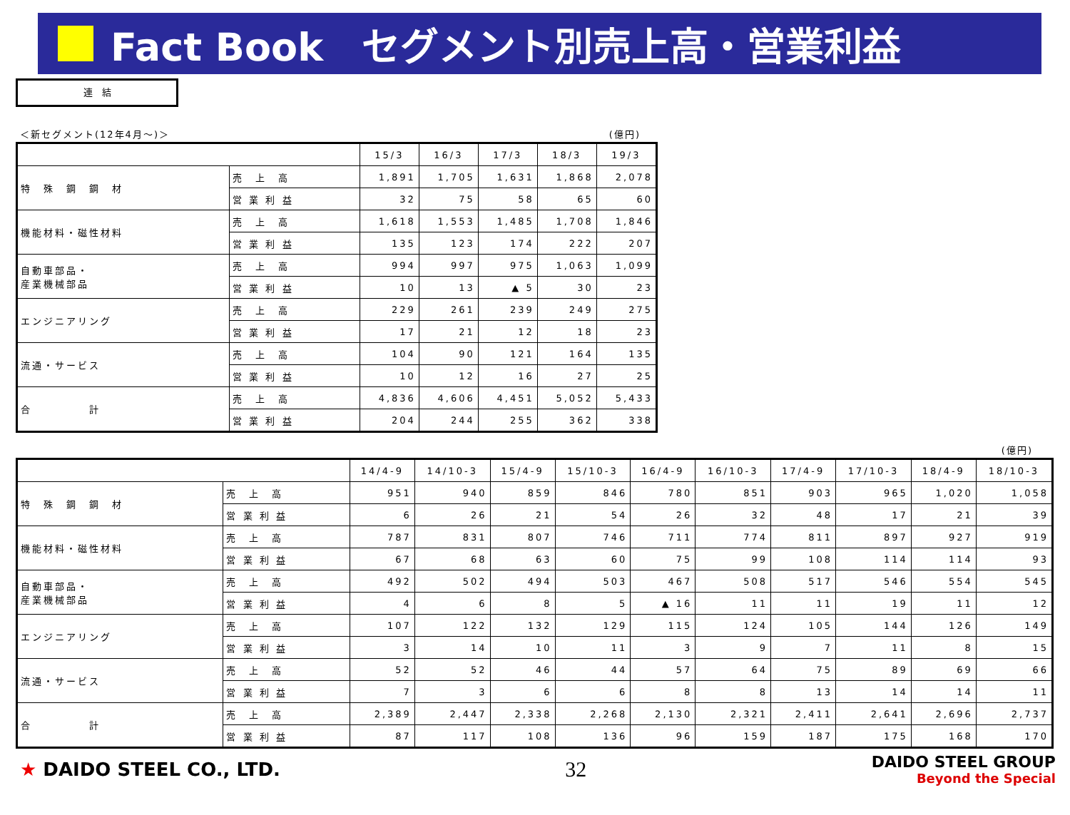Fact Book　セグメント別売上高・営業利益
連　結
＜新セグメント(12年4月～)＞ (億円)
| | | 15/3 | 16/3 | 17/3 | 18/3 | 19/3 |
| --- | --- | --- | --- | --- | --- | --- |
| 特 殊 鋼 鋼 材 | 売 上 高 | 1,891 | 1,705 | 1,631 | 1,868 | 2,078 |
| | 営 業 利 益 | 32 | 75 | 58 | 65 | 60 |
| 機能材料・磁性材料 | 売 上 高 | 1,618 | 1,553 | 1,485 | 1,708 | 1,846 |
| | 営 業 利 益 | 135 | 123 | 174 | 222 | 207 |
| 自動車部品・ 産業機械部品 | 売 上 高 | 994 | 997 | 975 | 1,063 | 1,099 |
| | 営 業 利 益 | 10 | 13 | ▲ 5 | 30 | 23 |
| エンジニアリング | 売 上 高 | 229 | 261 | 239 | 249 | 275 |
| | 営 業 利 益 | 17 | 21 | 12 | 18 | 23 |
| 流通・サービス | 売 上 高 | 104 | 90 | 121 | 164 | 135 |
| | 営 業 利 益 | 10 | 12 | 16 | 27 | 25 |
| 合 計 | 売 上 高 | 4,836 | 4,606 | 4,451 | 5,052 | 5,433 |
| | 営 業 利 益 | 204 | 244 | 255 | 362 | 338 |
(億円)
| | | 14/4-9 | 14/10-3 | 15/4-9 | 15/10-3 | 16/4-9 | 16/10-3 | 17/4-9 | 17/10-3 | 18/4-9 | 18/10-3 |
| --- | --- | --- | --- | --- | --- | --- | --- | --- | --- | --- | --- |
| 特 殊 鋼 鋼 材 | 売 上 高 | 951 | 940 | 859 | 846 | 780 | 851 | 903 | 965 | 1,020 | 1,058 |
| | 営 業 利 益 | 6 | 26 | 21 | 54 | 26 | 32 | 48 | 17 | 21 | 39 |
| 機能材料・磁性材料 | 売 上 高 | 787 | 831 | 807 | 746 | 711 | 774 | 811 | 897 | 927 | 919 |
| | 営 業 利 益 | 67 | 68 | 63 | 60 | 75 | 99 | 108 | 114 | 114 | 93 |
| 自動車部品・ 産業機械部品 | 売 上 高 | 492 | 502 | 494 | 503 | 467 | 508 | 517 | 546 | 554 | 545 |
| | 営 業 利 益 | 4 | 6 | 8 | 5 | ▲ 16 | 11 | 11 | 19 | 11 | 12 |
| エンジニアリング | 売 上 高 | 107 | 122 | 132 | 129 | 115 | 124 | 105 | 144 | 126 | 149 |
| | 営 業 利 益 | 3 | 14 | 10 | 11 | 3 | 9 | 7 | 11 | 8 | 15 |
| 流通・サービス | 売 上 高 | 52 | 52 | 46 | 44 | 57 | 64 | 75 | 89 | 69 | 66 |
| | 営 業 利 益 | 7 | 3 | 6 | 6 | 8 | 8 | 13 | 14 | 14 | 11 |
| 合 計 | 売 上 高 | 2,389 | 2,447 | 2,338 | 2,268 | 2,130 | 2,321 | 2,411 | 2,641 | 2,696 | 2,737 |
| | 営 業 利 益 | 87 | 117 | 108 | 136 | 96 | 159 | 187 | 175 | 168 | 170 |
★ DAIDO STEEL CO., LTD.
32
DAIDO STEEL GROUP
Beyond the Special